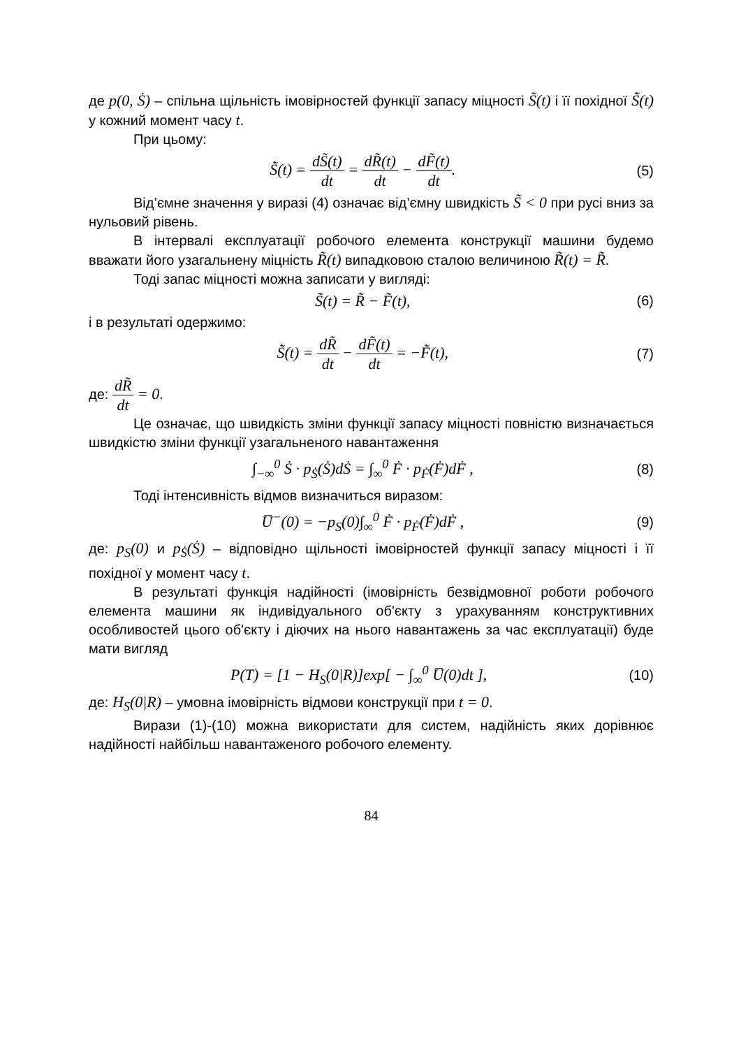де p(0, Ṡ) – спільна щільність імовірностей функції запасу міцності S̃(t) і її похідної S̃̇(t) у кожний момент часу t.
При цьому:
S̃̇(t) = dS̃(t) dt = dR̃(t) dt − dF̃(t) dt.
(5)
Від’ємне значення у виразі (4) означає від’ємну швидкість S̃ < 0 при русі вниз за нульовий рівень.
В інтервалі експлуатації робочого елемента конструкції машини будемо вважати його узагальнену міцність R̃(t) випадковою сталою величиною R̃(t) = R̃.
Тоді запас міцності можна записати у вигляді:
S̃(t) = R̃ − F̃(t), (6)
і в результаті одержимо:
S̃̇(t) = dR̃ dt − dF̃(t) dt = −F̃̇(t),
(7)
де: dR̃ dt = 0.
Це означає, що швидкість зміни функції запасу міцності повністю визначається швидкістю зміни функції узагальненого навантаження
∫<sub>−∞</sub><sup>0</sup> Ṡ · p<sub>Ṡ</sub>(Ṡ)dṠ = ∫<sub>∞</sub><sup>0</sup> Ḟ · p<sub>Ḟ</sub>(Ḟ)dḞ ,
(8)
Тоді інтенсивність відмов визначиться виразом:
U̅<sup>−</sup>(0) = −p<sub>S</sub>(0)∫<sub>∞</sub><sup>0</sup> Ḟ · p<sub>Ḟ</sub>(Ḟ)dḞ ,
(9)
де: p<sub>S</sub>(0) и p<sub>Ṡ</sub>(Ṡ) – відповідно щільності імовірностей функції запасу міцності і її похідної у момент часу t.
В результаті функція надійності (імовірність безвідмовної роботи робочого елемента машини як індивідуального об'єкту з урахуванням конструктивних особливостей цього об'єкту і діючих на нього навантажень за час експлуатації) буде мати вигляд
P(T) = [1 − H<sub>S</sub>(0|R)]exp[ − ∫<sub>∞</sub><sup>0</sup> U̅(0)dt ],
(10)
де: H<sub>S</sub>(0|R) – умовна імовірність відмови конструкції при t = 0.
Вирази (1)-(10) можна використати для систем, надійність яких дорівнює надійності найбільш навантаженого робочого елементу.
84